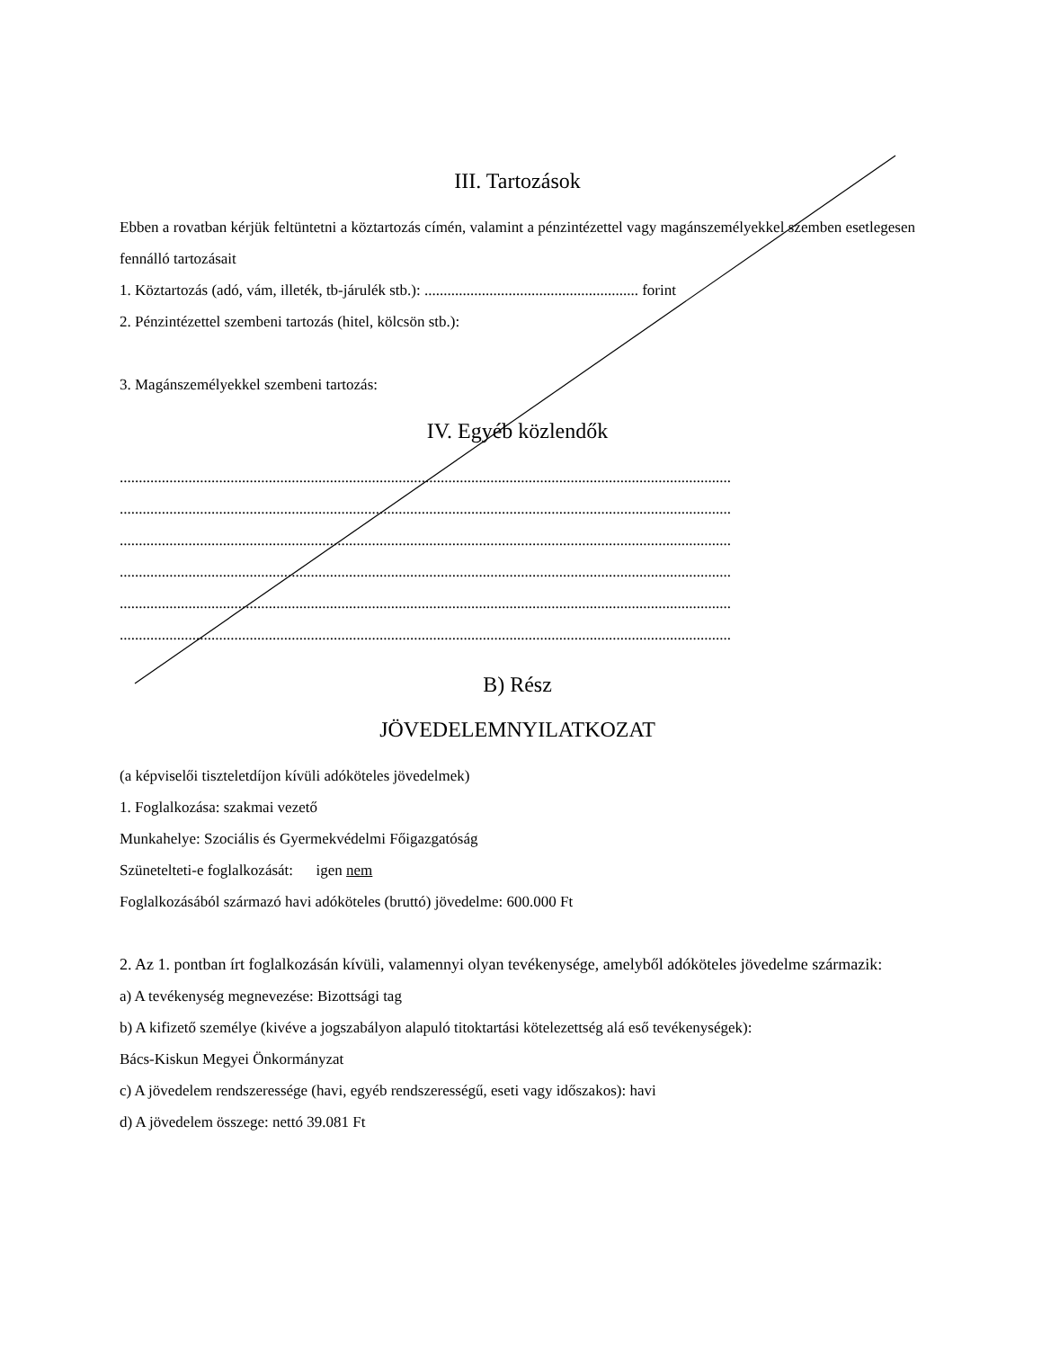III. Tartozások
Ebben a rovatban kérjük feltüntetni a köztartozás címén, valamint a pénzintézettel vagy magánszemélyekkel szemben esetlegesen fennálló tartozásait
1. Köztartozás (adó, vám, illeték, tb-járulék stb.): ........................................................ forint
2. Pénzintézettel szembeni tartozás (hitel, kölcsön stb.):
3. Magánszemélyekkel szembeni tartozás:
IV. Egyéb közlendők
................................................................................................................................................................
................................................................................................................................................................
................................................................................................................................................................
................................................................................................................................................................
................................................................................................................................................................
................................................................................................................................................................
B) Rész
JÖVEDELEMNYILATKOZAT
(a képviselői tiszteletdíjon kívüli adóköteles jövedelmek)
1. Foglalkozása: szakmai vezető
Munkahelye: Szociális és Gyermekvédelmi Főigazgatóság
Szünetelteti-e foglalkozását: igen nem
Foglalkozásából származó havi adóköteles (bruttó) jövedelme: 600.000 Ft
2. Az 1. pontban írt foglalkozásán kívüli, valamennyi olyan tevékenysége, amelyből adóköteles jövedelme származik:
a) A tevékenység megnevezése: Bizottsági tag
b) A kifizető személye (kivéve a jogszabályon alapuló titoktartási kötelezettség alá eső tevékenységek):
Bács-Kiskun Megyei Önkormányzat
c) A jövedelem rendszeressége (havi, egyéb rendszerességű, eseti vagy időszakos): havi
d) A jövedelem összege: nettó 39.081 Ft